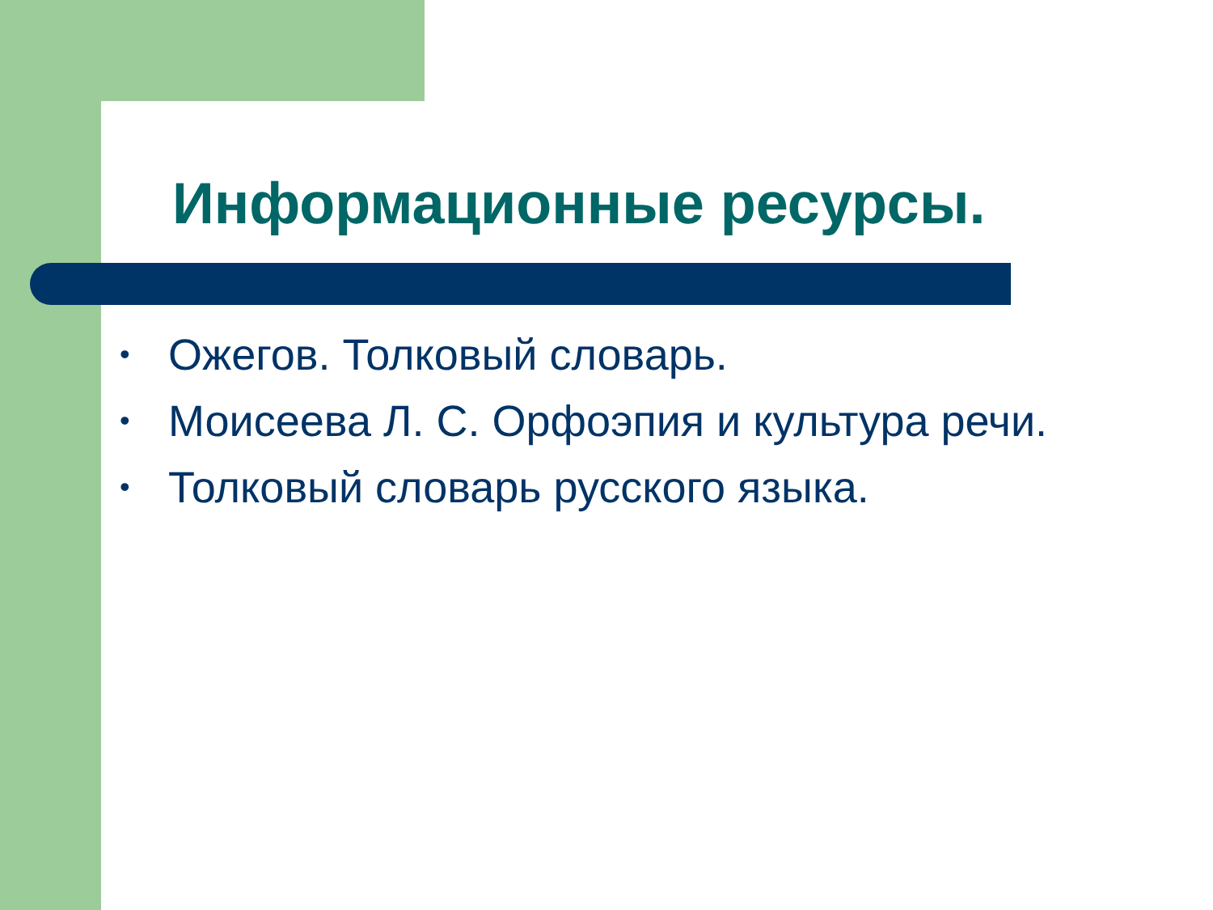Информационные ресурсы.
• Ожегов. Толковый словарь.
• Моисеева Л. С. Орфоэпия и культура речи.
• Толковый словарь русского языка.